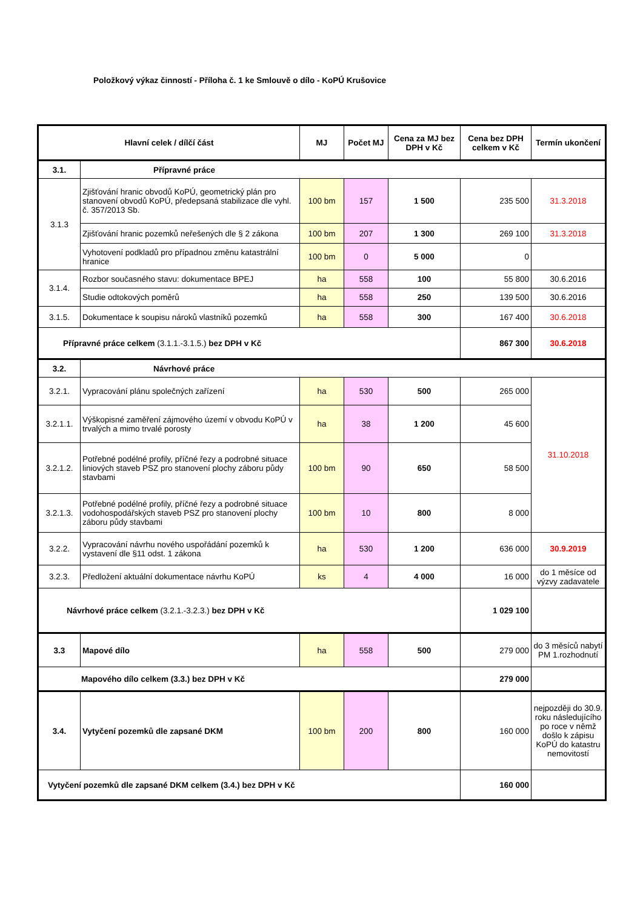Položkový výkaz činností - Příloha č. 1 ke Smlouvě o dílo - KoPÚ Krušovice
| Hlavní celek / dílčí část | | MJ | Počet MJ | Cena za MJ bez DPH v Kč | Cena bez DPH celkem v Kč | Termín ukončení |
| --- | --- | --- | --- | --- | --- | --- |
| 3.1. | Přípravné práce | | | | | |
| 3.1.3 | Zjišťování hranic obvodů KoPÚ, geometrický plán pro stanovení obvodů KoPÚ, předepsaná stabilizace dle vyhl. č. 357/2013 Sb. | 100 bm | 157 | 1 500 | 235 500 | 31.3.2018 |
| | Zjišťování hranic pozemků neřešených dle § 2 zákona | 100 bm | 207 | 1 300 | 269 100 | 31.3.2018 |
| | Vyhotovení podkladů pro případnou změnu katastrální hranice | 100 bm | 0 | 5 000 | 0 | |
| 3.1.4. | Rozbor současného stavu: dokumentace BPEJ | ha | 558 | 100 | 55 800 | 30.6.2016 |
| | Studie odtokových poměrů | ha | 558 | 250 | 139 500 | 30.6.2016 |
| 3.1.5. | Dokumentace k soupisu nároků vlastníků pozemků | ha | 558 | 300 | 167 400 | 30.6.2018 |
| Přípravné práce celkem (3.1.1.-3.1.5.) bez DPH v Kč | | | | | 867 300 | 30.6.2018 |
| 3.2. | Návrhové práce | | | | | |
| 3.2.1. | Vypracování plánu společných zařízení | ha | 530 | 500 | 265 000 | 31.10.2018 |
| 3.2.1.1. | Výškopisné zaměření zájmového území v obvodu KoPÚ v trvalých a mimo trvalé porosty | ha | 38 | 1 200 | 45 600 | |
| 3.2.1.2. | Potřebné podélné profily, příčné řezy a podrobné situace liniových staveb PSZ pro stanovení plochy záboru půdy stavbami | 100 bm | 90 | 650 | 58 500 | |
| 3.2.1.3. | Potřebné podélné profily, příčné řezy a podrobné situace vodohospodářských staveb PSZ pro stanovení plochy záboru půdy stavbami | 100 bm | 10 | 800 | 8 000 | |
| 3.2.2. | Vypracování návrhu nového uspořádání pozemků k vystavení dle §11 odst. 1 zákona | ha | 530 | 1 200 | 636 000 | 30.9.2019 |
| 3.2.3. | Předložení aktuální dokumentace návrhu KoPÚ | ks | 4 | 4 000 | 16 000 | do 1 měsíce od výzvy zadavatele |
| Návrhové práce celkem (3.2.1.-3.2.3.) bez DPH v Kč | | | | | 1 029 100 | |
| 3.3 | Mapové dílo | ha | 558 | 500 | 279 000 | do 3 měsíců nabytí PM 1.rozhodnutí |
| Mapového dílo celkem (3.3.) bez DPH v Kč | | | | | 279 000 | |
| 3.4. | Vytyčení pozemků dle zapsané DKM | 100 bm | 200 | 800 | 160 000 | nejpozději do 30.9. roku následujícího po roce v němž došlo k zápisu KoPÚ do katastru nemovitostí |
| Vytyčení pozemků dle zapsané DKM celkem (3.4.) bez DPH v Kč | | | | | 160 000 | |